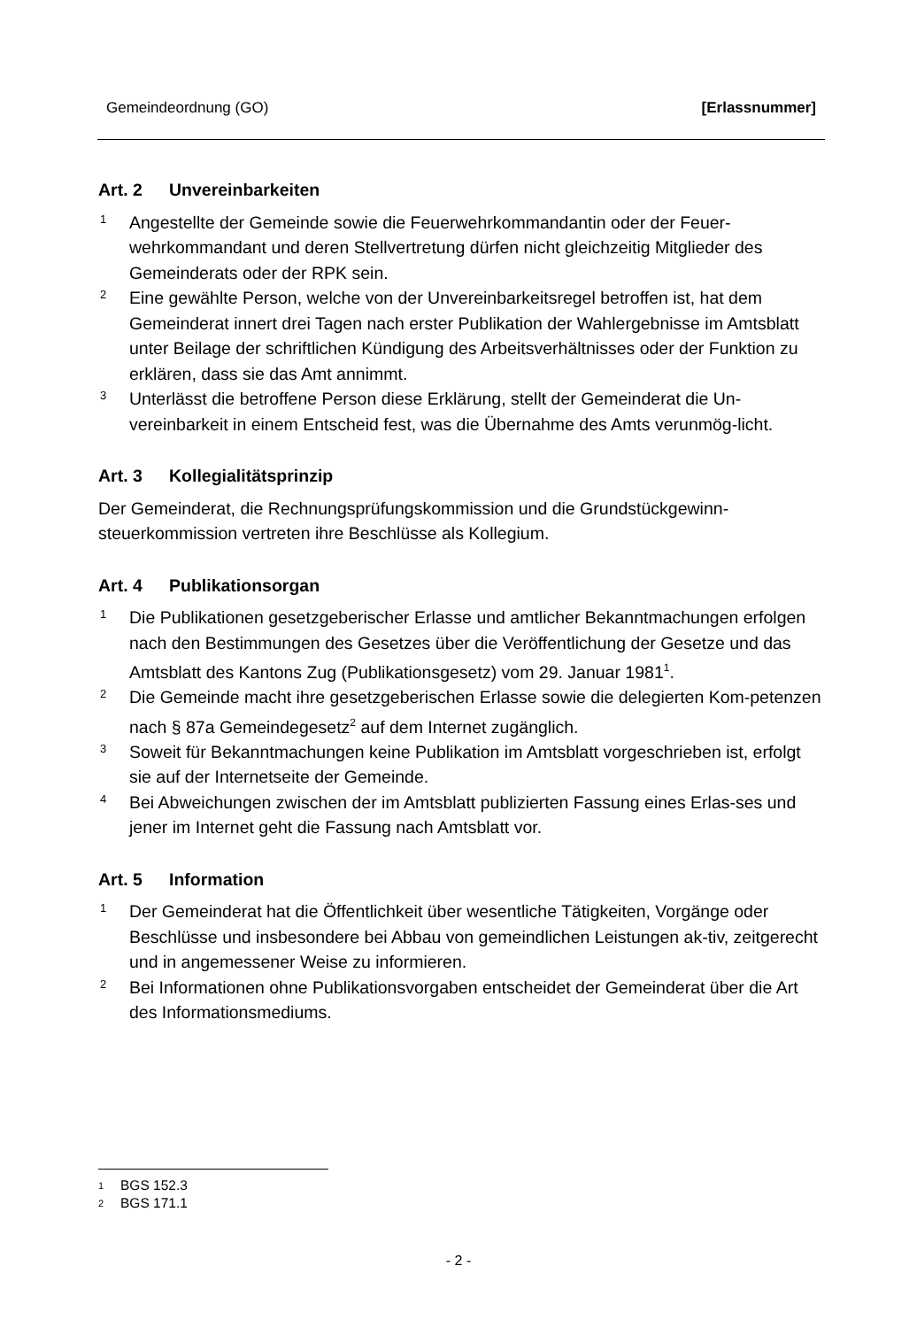Gemeindeordnung (GO) [Erlassnummer]
Art. 2 Unvereinbarkeiten
1
Angestellte der Gemeinde sowie die Feuerwehrkommandantin oder der Feuer-wehrkommandant und deren Stellvertretung dürfen nicht gleichzeitig Mitglieder des Gemeinderats oder der RPK sein.
2
Eine gewählte Person, welche von der Unvereinbarkeitsregel betroffen ist, hat dem Gemeinderat innert drei Tagen nach erster Publikation der Wahlergebnisse im Amtsblatt unter Beilage der schriftlichen Kündigung des Arbeitsverhältnisses oder der Funktion zu erklären, dass sie das Amt annimmt.
3
Unterlässt die betroffene Person diese Erklärung, stellt der Gemeinderat die Un-vereinbarkeit in einem Entscheid fest, was die Übernahme des Amts verunmög-licht.
Art. 3 Kollegialitätsprinzip
Der Gemeinderat, die Rechnungsprüfungskommission und die Grundstückgewinn-steuerkommission vertreten ihre Beschlüsse als Kollegium.
Art. 4 Publikationsorgan
1
Die Publikationen gesetzgeberischer Erlasse und amtlicher Bekanntmachungen erfolgen nach den Bestimmungen des Gesetzes über die Veröffentlichung der Gesetze und das Amtsblatt des Kantons Zug (Publikationsgesetz) vom 29. Januar 1981<sup>1</sup>.
2
Die Gemeinde macht ihre gesetzgeberischen Erlasse sowie die delegierten Kom-petenzen nach § 87a Gemeindegesetz<sup>2</sup> auf dem Internet zugänglich.
3
Soweit für Bekanntmachungen keine Publikation im Amtsblatt vorgeschrieben ist, erfolgt sie auf der Internetseite der Gemeinde.
4
Bei Abweichungen zwischen der im Amtsblatt publizierten Fassung eines Erlas-ses und jener im Internet geht die Fassung nach Amtsblatt vor.
Art. 5 Information
1
Der Gemeinderat hat die Öffentlichkeit über wesentliche Tätigkeiten, Vorgänge oder Beschlüsse und insbesondere bei Abbau von gemeindlichen Leistungen ak-tiv, zeitgerecht und in angemessener Weise zu informieren.
2
Bei Informationen ohne Publikationsvorgaben entscheidet der Gemeinderat über die Art des Informationsmediums.
1 BGS 152.3
2 BGS 171.1
- 2 -